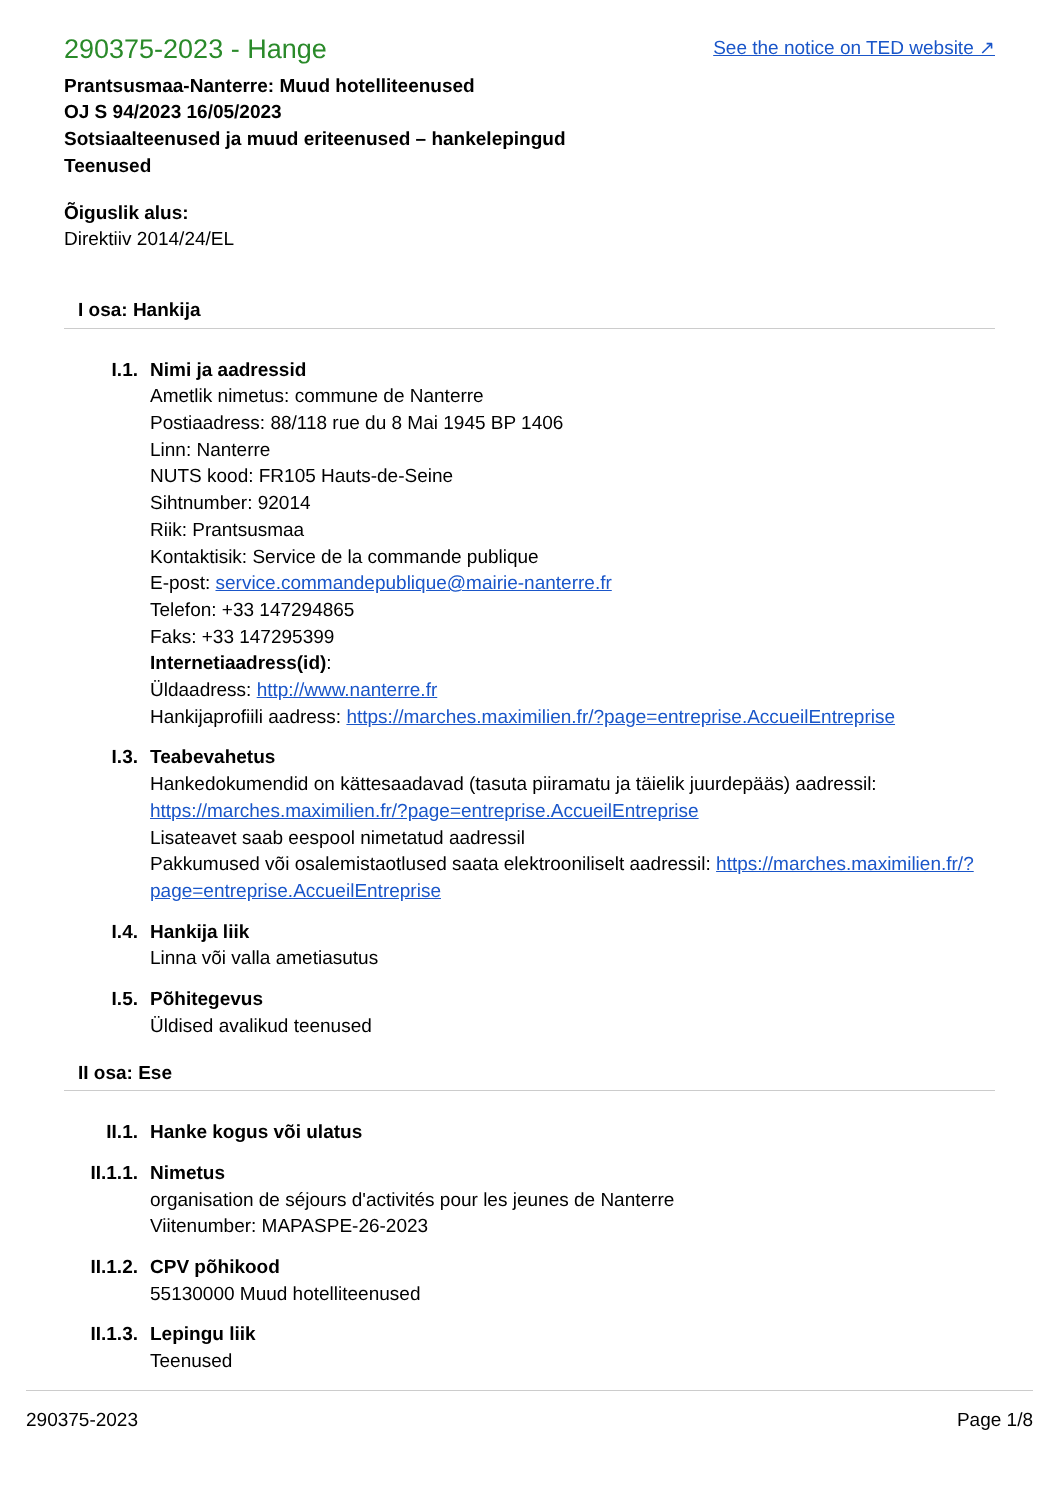290375-2023 - Hange
See the notice on TED website ↗
Prantsusmaa-Nanterre: Muud hotelliteenused
OJ S 94/2023 16/05/2023
Sotsiaalteenused ja muud eriteenused – hankelepingud
Teenused
Õiguslik alus:
Direktiiv 2014/24/EL
I osa: Hankija
I.1. Nimi ja aadressid
Ametlik nimetus: commune de Nanterre
Postiaadress: 88/118 rue du 8 Mai 1945 BP 1406
Linn: Nanterre
NUTS kood: FR105 Hauts-de-Seine
Sihtnumber: 92014
Riik: Prantsusmaa
Kontaktisik: Service de la commande publique
E-post: service.commandepublique@mairie-nanterre.fr
Telefon: +33 147294865
Faks: +33 147295399
Internetiaadress(id):
Üldaadress: http://www.nanterre.fr
Hankijaprofiili aadress: https://marches.maximilien.fr/?page=entreprise.AccueilEntreprise
I.3. Teabevahetus
Hankedokumendid on kättesaadavad (tasuta piiramatu ja täielik juurdepääs) aadressil: https://marches.maximilien.fr/?page=entreprise.AccueilEntreprise
Lisateavet saab eespool nimetatud aadressil
Pakkumused või osalemistaotlused saata elektrooniliselt aadressil: https://marches.maximilien.fr/?page=entreprise.AccueilEntreprise
I.4. Hankija liik
Linna või valla ametiasutus
I.5. Põhitegevus
Üldised avalikud teenused
II osa: Ese
II.1. Hanke kogus või ulatus
II.1.1.
Nimetus
organisation de séjours d'activités pour les jeunes de Nanterre
Viitenumber: MAPASPE-26-2023
II.1.2.
CPV põhikood
55130000 Muud hotelliteenused
II.1.3.
Lepingu liik
Teenused
290375-2023 Page 1/8